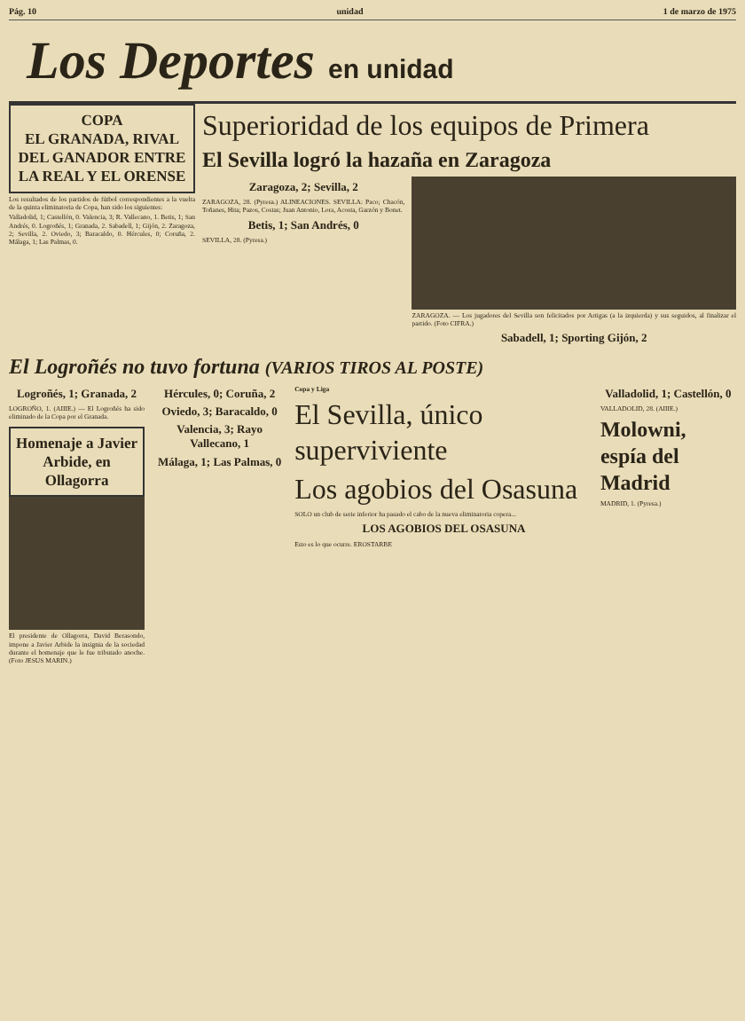Pág. 10 unidad 1 de marzo de 1975
Los Deportes en unidad
COPA
EL GRANADA, RIVAL DEL GANADOR ENTRE LA REAL Y EL ORENSE
Los resultados de los partidos de fútbol correspondientes a la vuelta de la quinta eliminatoria de Copa, han sido los siguientes:
Valladolid, 1; Castellón, 0. Valencia, 3; R. Vallecano, 1. Betis, 1; San Andrés, 0. Logroñés, 1; Granada, 2. Sabadell, 1; Gijón, 2. Zaragoza, 2; Sevilla, 2. Oviedo, 3; Baracaldo, 0. Hércules, 0; Coruña, 2. Málaga, 1; Las Palmas, 0.
Superioridad de los equipos de Primera
El Sevilla logró la hazaña en Zaragoza
Zaragoza, 2; Sevilla, 2
ZARAGOZA, 28. (Pyresa.) ALINEACIONES. SEVILLA: Paco; Chacón, Toñanes, Hita; Pazos, Costas; Juan Antonio, Lora, Acosta, Garzón y Bonet.
Betis, 1; San Andrés, 0
SEVILLA, 28. (Pyresa.)
ZARAGOZA. — Los jugadores del Sevilla son felicitados por Artigas (a la izquierda) y sus seguidos, al finalizar el partido. (Foto CIFRA.)
Sabadell, 1; Sporting Gijón, 2
El Logroñés no tuvo fortuna (VARIOS TIROS AL POSTE)
Logroñés, 1; Granada, 2
LOGROÑO, 1. (AIIIE.) — El Logroñés ha sido eliminado de la Copa por el Granada.
Homenaje a Javier Arbide, en Ollagorra
El presidente de Ollagorra, David Berasondo, impone a Javier Arbide la insignia de la sociedad durante el homenaje que le fue tributado anoche. (Foto JESUS MARIN.)
Hércules, 0; Coruña, 2
Oviedo, 3; Baracaldo, 0
Valencia, 3; Rayo Vallecano, 1
Málaga, 1; Las Palmas, 0
Copa y Liga
El Sevilla, único superviviente
Los agobios del Osasuna
SOLO un club de serie inferior ha pasado el cabo de la nueva eliminatoria copera...
LOS AGOBIOS DEL OSASUNA
Esto es lo que ocurre. EROSTARBE
Valladolid, 1; Castellón, 0
VALLADOLID, 28. (AIIIE.)
Molowni, espía del Madrid
MADRID, 1. (Pyresa.)